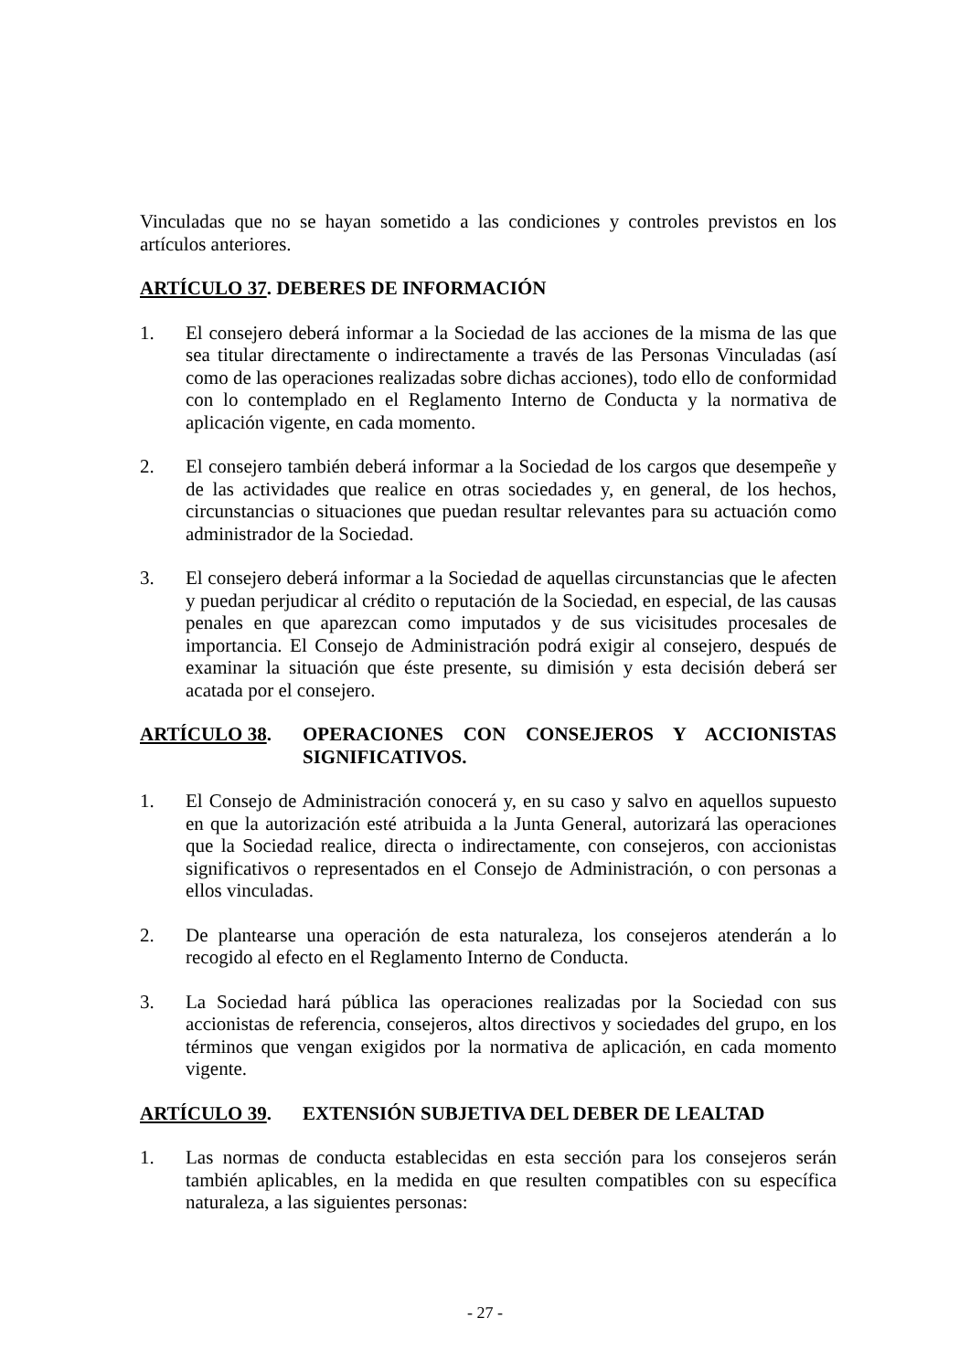Vinculadas que no se hayan sometido a las condiciones y controles previstos en los artículos anteriores.
ARTÍCULO 37. DEBERES DE INFORMACIÓN
1. El consejero deberá informar a la Sociedad de las acciones de la misma de las que sea titular directamente o indirectamente a través de las Personas Vinculadas (así como de las operaciones realizadas sobre dichas acciones), todo ello de conformidad con lo contemplado en el Reglamento Interno de Conducta y la normativa de aplicación vigente, en cada momento.
2. El consejero también deberá informar a la Sociedad de los cargos que desempeñe y de las actividades que realice en otras sociedades y, en general, de los hechos, circunstancias o situaciones que puedan resultar relevantes para su actuación como administrador de la Sociedad.
3. El consejero deberá informar a la Sociedad de aquellas circunstancias que le afecten y puedan perjudicar al crédito o reputación de la Sociedad, en especial, de las causas penales en que aparezcan como imputados y de sus vicisitudes procesales de importancia. El Consejo de Administración podrá exigir al consejero, después de examinar la situación que éste presente, su dimisión y esta decisión deberá ser acatada por el consejero.
ARTÍCULO 38. OPERACIONES CON CONSEJEROS Y ACCIONISTAS SIGNIFICATIVOS.
1. El Consejo de Administración conocerá y, en su caso y salvo en aquellos supuesto en que la autorización esté atribuida a la Junta General, autorizará las operaciones que la Sociedad realice, directa o indirectamente, con consejeros, con accionistas significativos o representados en el Consejo de Administración, o con personas a ellos vinculadas.
2. De plantearse una operación de esta naturaleza, los consejeros atenderán a lo recogido al efecto en el Reglamento Interno de Conducta.
3. La Sociedad hará pública las operaciones realizadas por la Sociedad con sus accionistas de referencia, consejeros, altos directivos y sociedades del grupo, en los términos que vengan exigidos por la normativa de aplicación, en cada momento vigente.
ARTÍCULO 39. EXTENSIÓN SUBJETIVA DEL DEBER DE LEALTAD
1. Las normas de conducta establecidas en esta sección para los consejeros serán también aplicables, en la medida en que resulten compatibles con su específica naturaleza, a las siguientes personas:
- 27 -